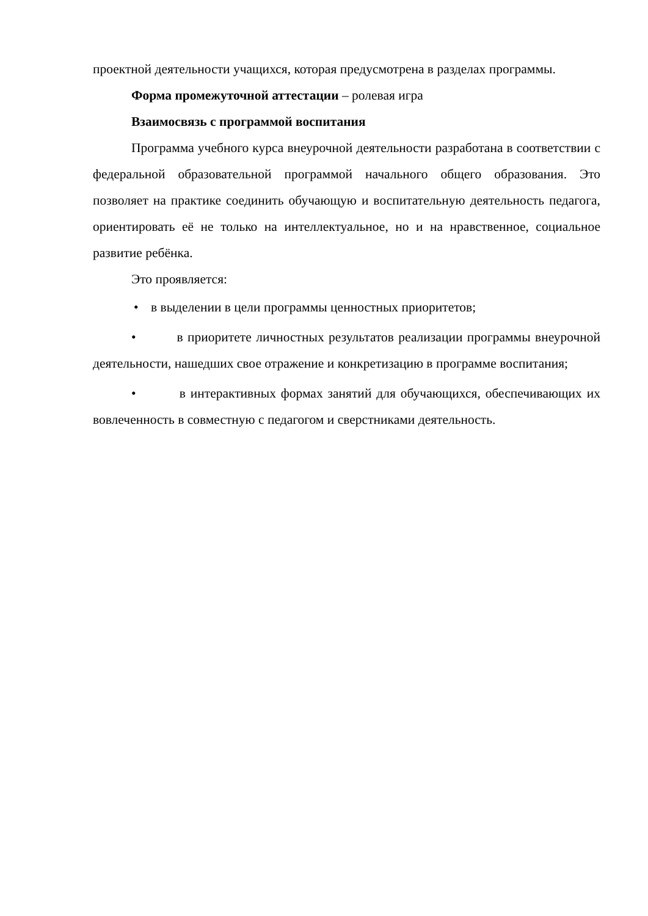проектной деятельности учащихся, которая предусмотрена в разделах программы.
Форма промежуточной аттестации – ролевая игра
Взаимосвязь с программой воспитания
Программа учебного курса внеурочной деятельности разработана в соответствии с федеральной образовательной программой начального общего образования. Это позволяет на практике соединить обучающую и воспитательную деятельность педагога, ориентировать её не только на интеллектуальное, но и на нравственное, социальное развитие ребёнка.
Это проявляется:
• в выделении в цели программы ценностных приоритетов;
• в приоритете личностных результатов реализации программы внеурочной деятельности, нашедших свое отражение и конкретизацию в программе воспитания;
• в интерактивных формах занятий для обучающихся, обеспечивающих их вовлеченность в совместную с педагогом и сверстниками деятельность.